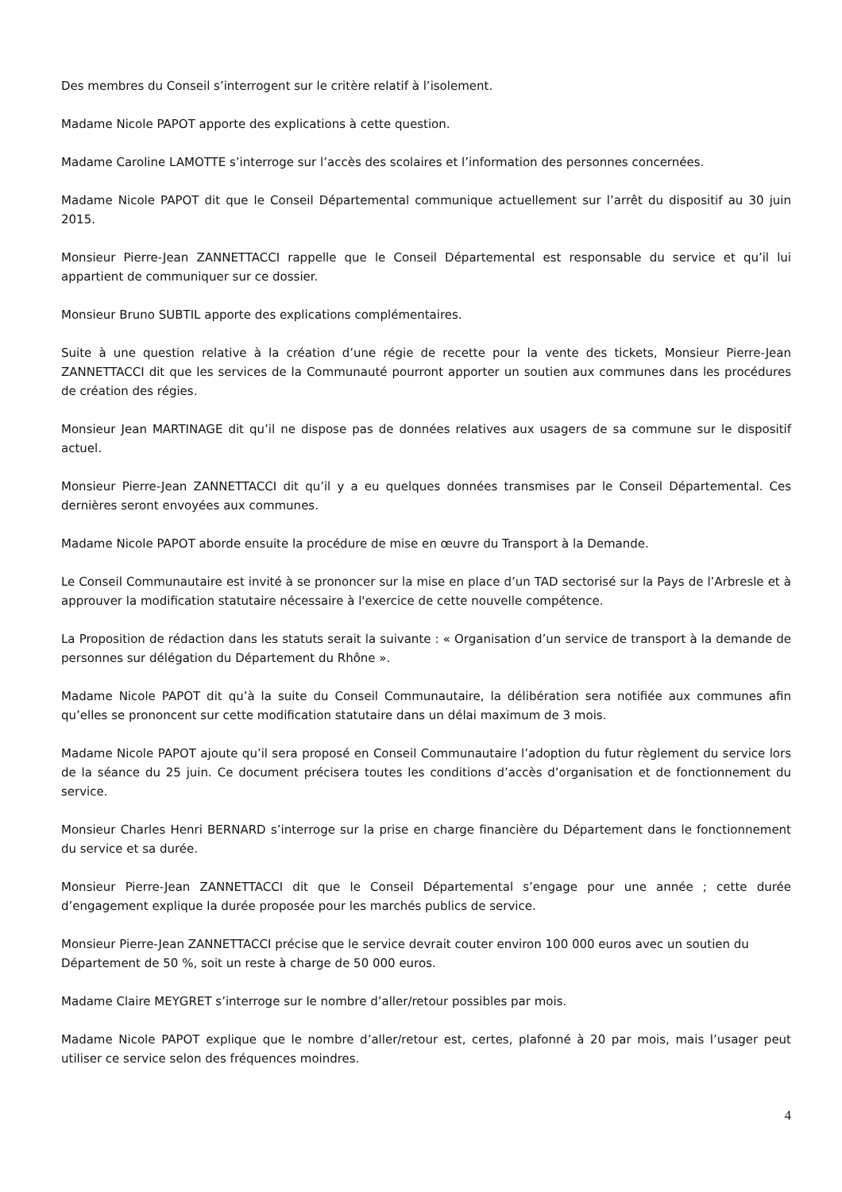Des membres du Conseil s’interrogent sur le critère relatif à l’isolement.
Madame Nicole PAPOT apporte des explications à cette question.
Madame Caroline LAMOTTE s’interroge sur l’accès des scolaires et l’information des personnes concernées.
Madame Nicole PAPOT dit que le Conseil Départemental communique actuellement sur l’arrêt du dispositif au 30 juin 2015.
Monsieur Pierre-Jean ZANNETTACCI rappelle que le Conseil Départemental est responsable du service et qu’il lui appartient de communiquer sur ce dossier.
Monsieur Bruno SUBTIL apporte des explications complémentaires.
Suite à une question relative à la création d’une régie de recette pour la vente des tickets, Monsieur Pierre-Jean ZANNETTACCI dit que les services de la Communauté pourront apporter un soutien aux communes dans les procédures de création des régies.
Monsieur Jean MARTINAGE dit qu’il ne dispose pas de données relatives aux usagers de sa commune sur le dispositif actuel.
Monsieur Pierre-Jean ZANNETTACCI dit qu’il y a eu quelques données transmises par le Conseil Départemental. Ces dernières seront envoyées aux communes.
Madame Nicole PAPOT aborde ensuite la procédure de mise en œuvre du Transport à la Demande.
Le Conseil Communautaire est invité à se prononcer sur la mise en place d’un TAD sectorisé sur la Pays de l’Arbresle et à approuver la modification statutaire nécessaire à l'exercice de cette nouvelle compétence.
La Proposition de rédaction dans les statuts serait la suivante : « Organisation d’un service de transport à la demande de personnes sur délégation du Département du Rhône ».
Madame Nicole PAPOT dit qu’à la suite du Conseil Communautaire, la délibération sera notifiée aux communes afin qu’elles se prononcent sur cette modification statutaire dans un délai maximum de 3 mois.
Madame Nicole PAPOT ajoute qu’il sera proposé en Conseil Communautaire l’adoption du futur règlement du service lors de la séance du 25 juin. Ce document précisera toutes les conditions d’accès d’organisation et de fonctionnement du service.
Monsieur Charles Henri BERNARD s’interroge sur la prise en charge financière du Département dans le fonctionnement du service et sa durée.
Monsieur Pierre-Jean ZANNETTACCI dit que le Conseil Départemental s’engage pour une année ; cette durée d’engagement explique la durée proposée pour les marchés publics de service.
Monsieur Pierre-Jean ZANNETTACCI précise que le service devrait couter environ 100 000 euros avec un soutien du Département de 50 %, soit un reste à charge de 50 000 euros.
Madame Claire MEYGRET s’interroge sur le nombre d’aller/retour possibles par mois.
Madame Nicole PAPOT explique que le nombre d’aller/retour est, certes, plafonné à 20 par mois, mais l’usager peut utiliser ce service selon des fréquences moindres.
4